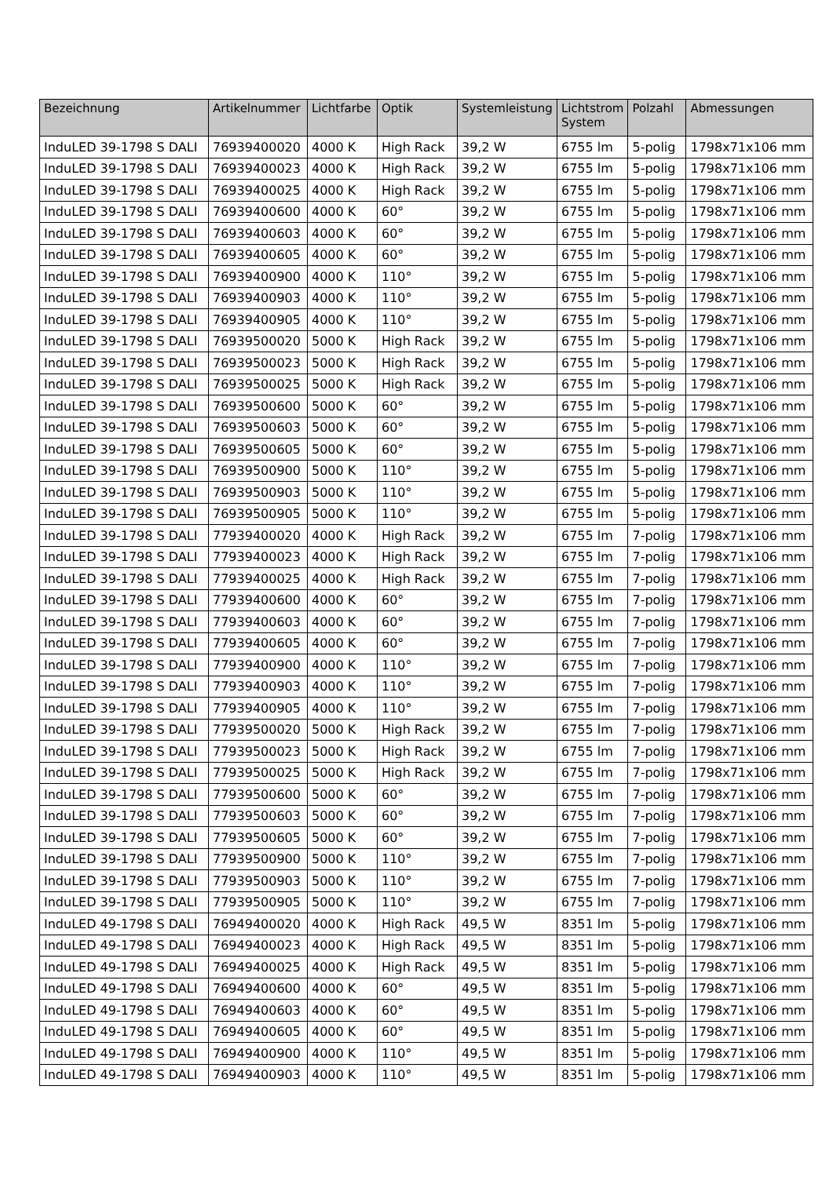| Bezeichnung | Artikelnummer | Lichtfarbe | Optik | Systemleistung | Lichtstrom System | Polzahl | Abmessungen |
| --- | --- | --- | --- | --- | --- | --- | --- |
| InduLED 39-1798 S DALI | 76939400020 | 4000 K | High Rack | 39,2 W | 6755 lm | 5-polig | 1798x71x106 mm |
| InduLED 39-1798 S DALI | 76939400023 | 4000 K | High Rack | 39,2 W | 6755 lm | 5-polig | 1798x71x106 mm |
| InduLED 39-1798 S DALI | 76939400025 | 4000 K | High Rack | 39,2 W | 6755 lm | 5-polig | 1798x71x106 mm |
| InduLED 39-1798 S DALI | 76939400600 | 4000 K | 60° | 39,2 W | 6755 lm | 5-polig | 1798x71x106 mm |
| InduLED 39-1798 S DALI | 76939400603 | 4000 K | 60° | 39,2 W | 6755 lm | 5-polig | 1798x71x106 mm |
| InduLED 39-1798 S DALI | 76939400605 | 4000 K | 60° | 39,2 W | 6755 lm | 5-polig | 1798x71x106 mm |
| InduLED 39-1798 S DALI | 76939400900 | 4000 K | 110° | 39,2 W | 6755 lm | 5-polig | 1798x71x106 mm |
| InduLED 39-1798 S DALI | 76939400903 | 4000 K | 110° | 39,2 W | 6755 lm | 5-polig | 1798x71x106 mm |
| InduLED 39-1798 S DALI | 76939400905 | 4000 K | 110° | 39,2 W | 6755 lm | 5-polig | 1798x71x106 mm |
| InduLED 39-1798 S DALI | 76939500020 | 5000 K | High Rack | 39,2 W | 6755 lm | 5-polig | 1798x71x106 mm |
| InduLED 39-1798 S DALI | 76939500023 | 5000 K | High Rack | 39,2 W | 6755 lm | 5-polig | 1798x71x106 mm |
| InduLED 39-1798 S DALI | 76939500025 | 5000 K | High Rack | 39,2 W | 6755 lm | 5-polig | 1798x71x106 mm |
| InduLED 39-1798 S DALI | 76939500600 | 5000 K | 60° | 39,2 W | 6755 lm | 5-polig | 1798x71x106 mm |
| InduLED 39-1798 S DALI | 76939500603 | 5000 K | 60° | 39,2 W | 6755 lm | 5-polig | 1798x71x106 mm |
| InduLED 39-1798 S DALI | 76939500605 | 5000 K | 60° | 39,2 W | 6755 lm | 5-polig | 1798x71x106 mm |
| InduLED 39-1798 S DALI | 76939500900 | 5000 K | 110° | 39,2 W | 6755 lm | 5-polig | 1798x71x106 mm |
| InduLED 39-1798 S DALI | 76939500903 | 5000 K | 110° | 39,2 W | 6755 lm | 5-polig | 1798x71x106 mm |
| InduLED 39-1798 S DALI | 76939500905 | 5000 K | 110° | 39,2 W | 6755 lm | 5-polig | 1798x71x106 mm |
| InduLED 39-1798 S DALI | 77939400020 | 4000 K | High Rack | 39,2 W | 6755 lm | 7-polig | 1798x71x106 mm |
| InduLED 39-1798 S DALI | 77939400023 | 4000 K | High Rack | 39,2 W | 6755 lm | 7-polig | 1798x71x106 mm |
| InduLED 39-1798 S DALI | 77939400025 | 4000 K | High Rack | 39,2 W | 6755 lm | 7-polig | 1798x71x106 mm |
| InduLED 39-1798 S DALI | 77939400600 | 4000 K | 60° | 39,2 W | 6755 lm | 7-polig | 1798x71x106 mm |
| InduLED 39-1798 S DALI | 77939400603 | 4000 K | 60° | 39,2 W | 6755 lm | 7-polig | 1798x71x106 mm |
| InduLED 39-1798 S DALI | 77939400605 | 4000 K | 60° | 39,2 W | 6755 lm | 7-polig | 1798x71x106 mm |
| InduLED 39-1798 S DALI | 77939400900 | 4000 K | 110° | 39,2 W | 6755 lm | 7-polig | 1798x71x106 mm |
| InduLED 39-1798 S DALI | 77939400903 | 4000 K | 110° | 39,2 W | 6755 lm | 7-polig | 1798x71x106 mm |
| InduLED 39-1798 S DALI | 77939400905 | 4000 K | 110° | 39,2 W | 6755 lm | 7-polig | 1798x71x106 mm |
| InduLED 39-1798 S DALI | 77939500020 | 5000 K | High Rack | 39,2 W | 6755 lm | 7-polig | 1798x71x106 mm |
| InduLED 39-1798 S DALI | 77939500023 | 5000 K | High Rack | 39,2 W | 6755 lm | 7-polig | 1798x71x106 mm |
| InduLED 39-1798 S DALI | 77939500025 | 5000 K | High Rack | 39,2 W | 6755 lm | 7-polig | 1798x71x106 mm |
| InduLED 39-1798 S DALI | 77939500600 | 5000 K | 60° | 39,2 W | 6755 lm | 7-polig | 1798x71x106 mm |
| InduLED 39-1798 S DALI | 77939500603 | 5000 K | 60° | 39,2 W | 6755 lm | 7-polig | 1798x71x106 mm |
| InduLED 39-1798 S DALI | 77939500605 | 5000 K | 60° | 39,2 W | 6755 lm | 7-polig | 1798x71x106 mm |
| InduLED 39-1798 S DALI | 77939500900 | 5000 K | 110° | 39,2 W | 6755 lm | 7-polig | 1798x71x106 mm |
| InduLED 39-1798 S DALI | 77939500903 | 5000 K | 110° | 39,2 W | 6755 lm | 7-polig | 1798x71x106 mm |
| InduLED 39-1798 S DALI | 77939500905 | 5000 K | 110° | 39,2 W | 6755 lm | 7-polig | 1798x71x106 mm |
| InduLED 49-1798 S DALI | 76949400020 | 4000 K | High Rack | 49,5 W | 8351 lm | 5-polig | 1798x71x106 mm |
| InduLED 49-1798 S DALI | 76949400023 | 4000 K | High Rack | 49,5 W | 8351 lm | 5-polig | 1798x71x106 mm |
| InduLED 49-1798 S DALI | 76949400025 | 4000 K | High Rack | 49,5 W | 8351 lm | 5-polig | 1798x71x106 mm |
| InduLED 49-1798 S DALI | 76949400600 | 4000 K | 60° | 49,5 W | 8351 lm | 5-polig | 1798x71x106 mm |
| InduLED 49-1798 S DALI | 76949400603 | 4000 K | 60° | 49,5 W | 8351 lm | 5-polig | 1798x71x106 mm |
| InduLED 49-1798 S DALI | 76949400605 | 4000 K | 60° | 49,5 W | 8351 lm | 5-polig | 1798x71x106 mm |
| InduLED 49-1798 S DALI | 76949400900 | 4000 K | 110° | 49,5 W | 8351 lm | 5-polig | 1798x71x106 mm |
| InduLED 49-1798 S DALI | 76949400903 | 4000 K | 110° | 49,5 W | 8351 lm | 5-polig | 1798x71x106 mm |